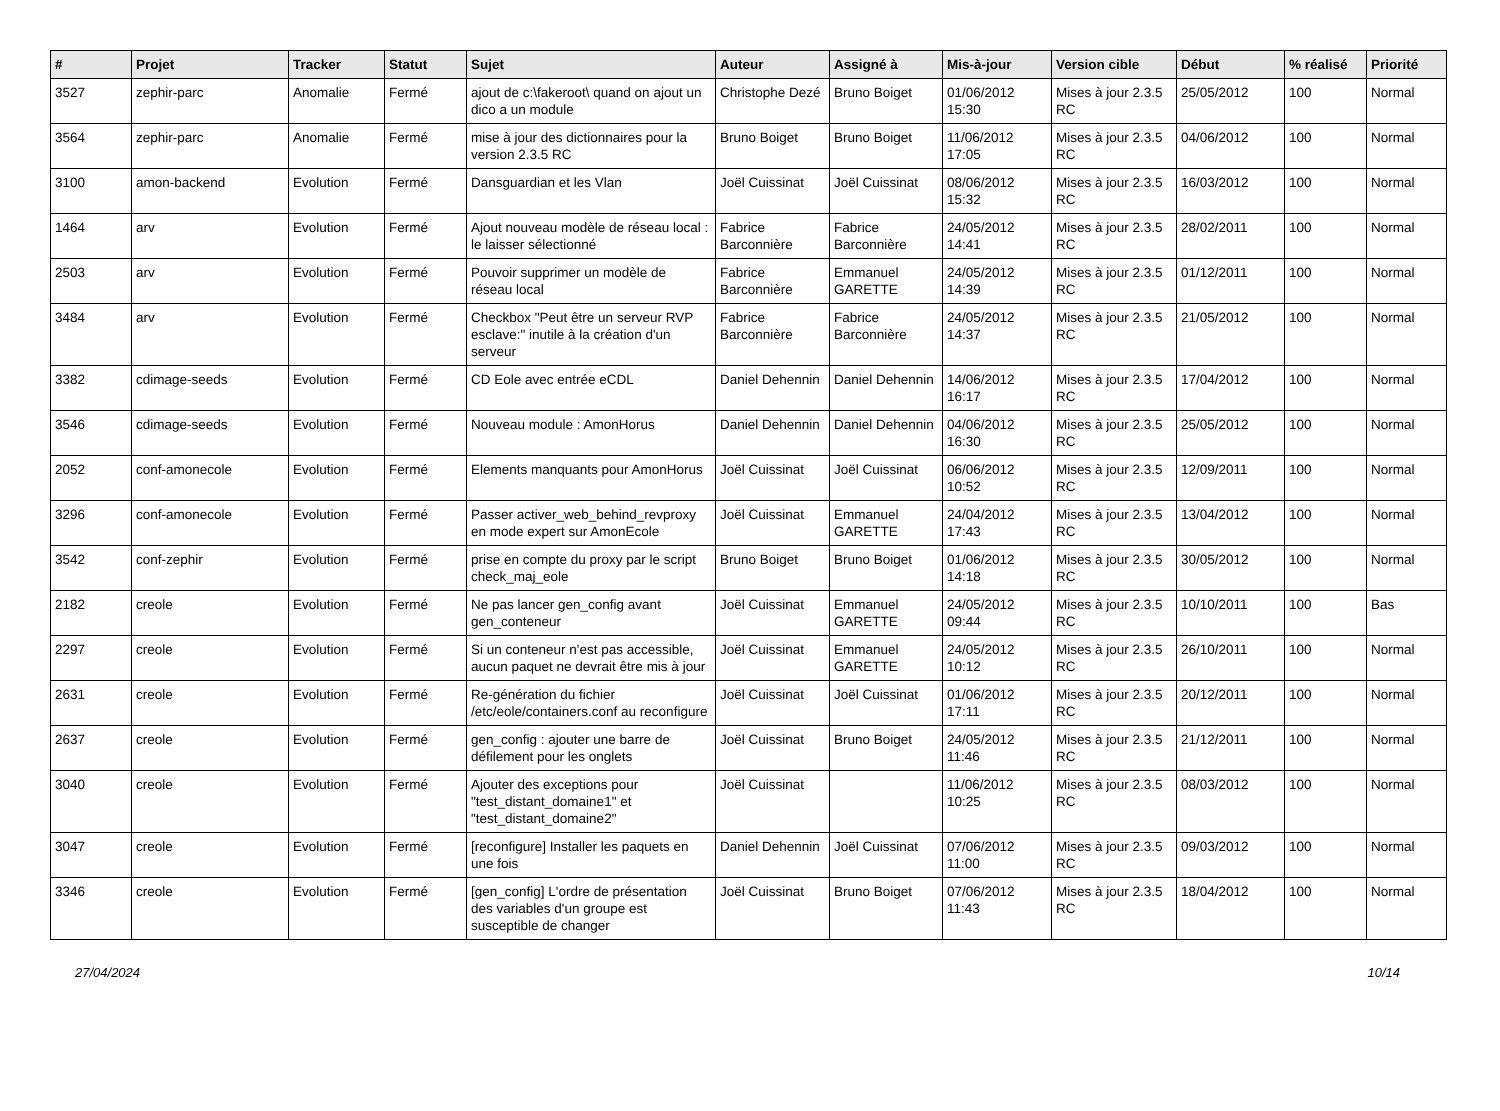| # | Projet | Tracker | Statut | Sujet | Auteur | Assigné à | Mis-à-jour | Version cible | Début | % réalisé | Priorité |
| --- | --- | --- | --- | --- | --- | --- | --- | --- | --- | --- | --- |
| 3527 | zephir-parc | Anomalie | Fermé | ajout de c:\fakeroot\ quand on ajout un dico a un module | Christophe Dezé | Bruno Boiget | 01/06/2012 15:30 | Mises à jour 2.3.5 RC | 25/05/2012 | 100 | Normal |
| 3564 | zephir-parc | Anomalie | Fermé | mise à jour des dictionnaires pour la version 2.3.5 RC | Bruno Boiget | Bruno Boiget | 11/06/2012 17:05 | Mises à jour 2.3.5 RC | 04/06/2012 | 100 | Normal |
| 3100 | amon-backend | Evolution | Fermé | Dansguardian et les Vlan | Joël Cuissinat | Joël Cuissinat | 08/06/2012 15:32 | Mises à jour 2.3.5 RC | 16/03/2012 | 100 | Normal |
| 1464 | arv | Evolution | Fermé | Ajout nouveau modèle de réseau local : le laisser sélectionné | Fabrice Barconnière | Fabrice Barconnière | 24/05/2012 14:41 | Mises à jour 2.3.5 RC | 28/02/2011 | 100 | Normal |
| 2503 | arv | Evolution | Fermé | Pouvoir supprimer un modèle de réseau local | Fabrice Barconnière | Emmanuel GARETTE | 24/05/2012 14:39 | Mises à jour 2.3.5 RC | 01/12/2011 | 100 | Normal |
| 3484 | arv | Evolution | Fermé | Checkbox "Peut être un serveur RVP esclave:" inutile à la création d'un serveur | Fabrice Barconnière | Fabrice Barconnière | 24/05/2012 14:37 | Mises à jour 2.3.5 RC | 21/05/2012 | 100 | Normal |
| 3382 | cdimage-seeds | Evolution | Fermé | CD Eole avec entrée eCDL | Daniel Dehennin | Daniel Dehennin | 14/06/2012 16:17 | Mises à jour 2.3.5 RC | 17/04/2012 | 100 | Normal |
| 3546 | cdimage-seeds | Evolution | Fermé | Nouveau module : AmonHorus | Daniel Dehennin | Daniel Dehennin | 04/06/2012 16:30 | Mises à jour 2.3.5 RC | 25/05/2012 | 100 | Normal |
| 2052 | conf-amonecole | Evolution | Fermé | Elements manquants pour AmonHorus | Joël Cuissinat | Joël Cuissinat | 06/06/2012 10:52 | Mises à jour 2.3.5 RC | 12/09/2011 | 100 | Normal |
| 3296 | conf-amonecole | Evolution | Fermé | Passer activer_web_behind_revproxy en mode expert sur AmonEcole | Joël Cuissinat | Emmanuel GARETTE | 24/04/2012 17:43 | Mises à jour 2.3.5 RC | 13/04/2012 | 100 | Normal |
| 3542 | conf-zephir | Evolution | Fermé | prise en compte du proxy par le script check_maj_eole | Bruno Boiget | Bruno Boiget | 01/06/2012 14:18 | Mises à jour 2.3.5 RC | 30/05/2012 | 100 | Normal |
| 2182 | creole | Evolution | Fermé | Ne pas lancer gen_config avant gen_conteneur | Joël Cuissinat | Emmanuel GARETTE | 24/05/2012 09:44 | Mises à jour 2.3.5 RC | 10/10/2011 | 100 | Bas |
| 2297 | creole | Evolution | Fermé | Si un conteneur n'est pas accessible, aucun paquet ne devrait être mis à jour | Joël Cuissinat | Emmanuel GARETTE | 24/05/2012 10:12 | Mises à jour 2.3.5 RC | 26/10/2011 | 100 | Normal |
| 2631 | creole | Evolution | Fermé | Re-génération du fichier /etc/eole/containers.conf au reconfigure | Joël Cuissinat | Joël Cuissinat | 01/06/2012 17:11 | Mises à jour 2.3.5 RC | 20/12/2011 | 100 | Normal |
| 2637 | creole | Evolution | Fermé | gen_config : ajouter une barre de défilement pour les onglets | Joël Cuissinat | Bruno Boiget | 24/05/2012 11:46 | Mises à jour 2.3.5 RC | 21/12/2011 | 100 | Normal |
| 3040 | creole | Evolution | Fermé | Ajouter des exceptions pour "test_distant_domaine1" et "test_distant_domaine2" | Joël Cuissinat | | 11/06/2012 10:25 | Mises à jour 2.3.5 RC | 08/03/2012 | 100 | Normal |
| 3047 | creole | Evolution | Fermé | [reconfigure] Installer les paquets en une fois | Daniel Dehennin | Joël Cuissinat | 07/06/2012 11:00 | Mises à jour 2.3.5 RC | 09/03/2012 | 100 | Normal |
| 3346 | creole | Evolution | Fermé | [gen_config] L'ordre de présentation des variables d'un groupe est susceptible de changer | Joël Cuissinat | Bruno Boiget | 07/06/2012 11:43 | Mises à jour 2.3.5 RC | 18/04/2012 | 100 | Normal |
27/04/2024 10/14